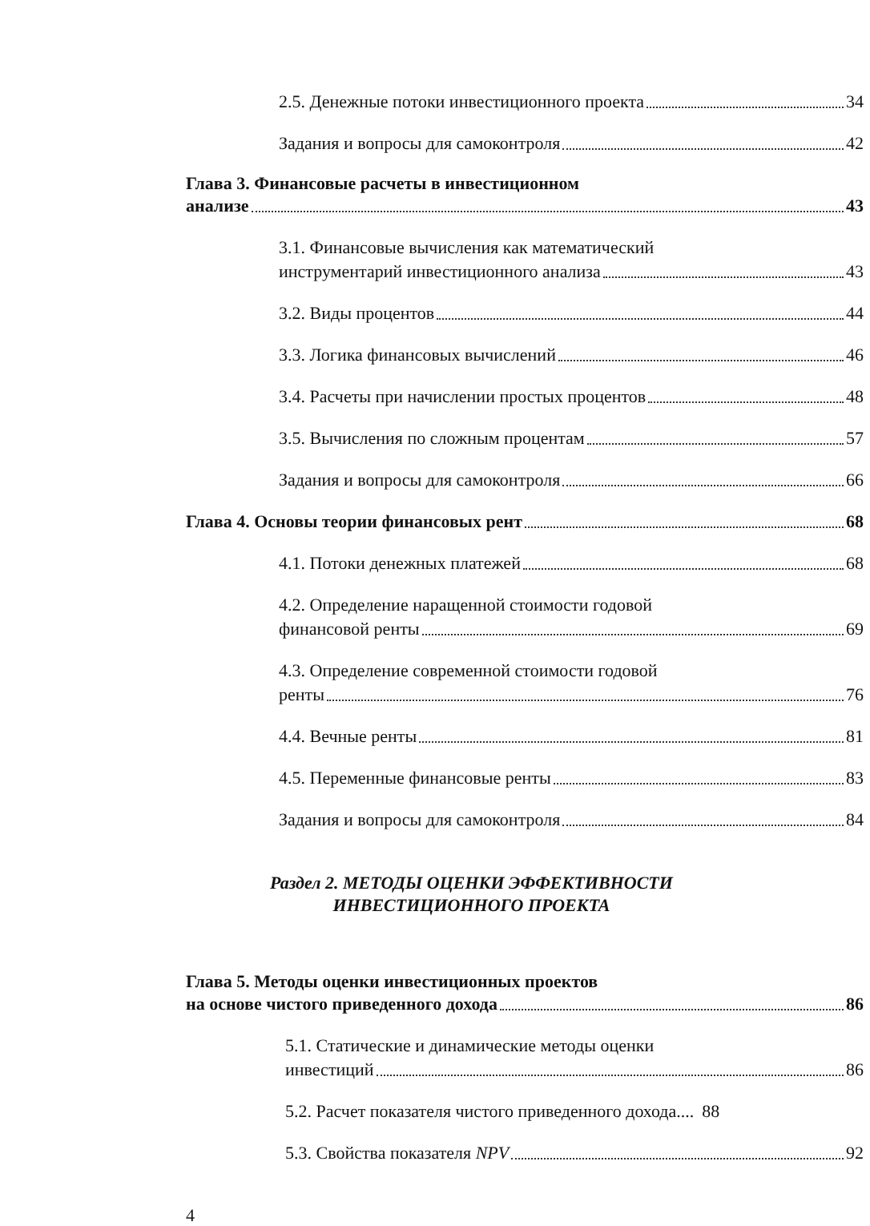2.5. Денежные потоки инвестиционного проекта 34
Задания и вопросы для самоконтроля 42
Глава 3. Финансовые расчеты в инвестиционном
анализе 43
3.1. Финансовые вычисления как математический
инструментарий инвестиционного анализа 43
3.2. Виды процентов 44
3.3. Логика финансовых вычислений 46
3.4. Расчеты при начислении простых процентов 48
3.5. Вычисления по сложным процентам 57
Задания и вопросы для самоконтроля 66
Глава 4. Основы теории финансовых рент 68
4.1. Потоки денежных платежей 68
4.2. Определение наращенной стоимости годовой
финансовой ренты 69
4.3. Определение современной стоимости годовой
ренты 76
4.4. Вечные ренты 81
4.5. Переменные финансовые ренты 83
Задания и вопросы для самоконтроля 84
Раздел 2. МЕТОДЫ ОЦЕНКИ ЭФФЕКТИВНОСТИ
ИНВЕСТИЦИОННОГО ПРОЕКТА
Глава 5. Методы оценки инвестиционных проектов
на основе чистого приведенного дохода 86
5.1. Статические и динамические методы оценки
инвестиций 86
5.2. Расчет показателя чистого приведенного дохода.... 88
5.3. Свойства показателя NPV 92
4